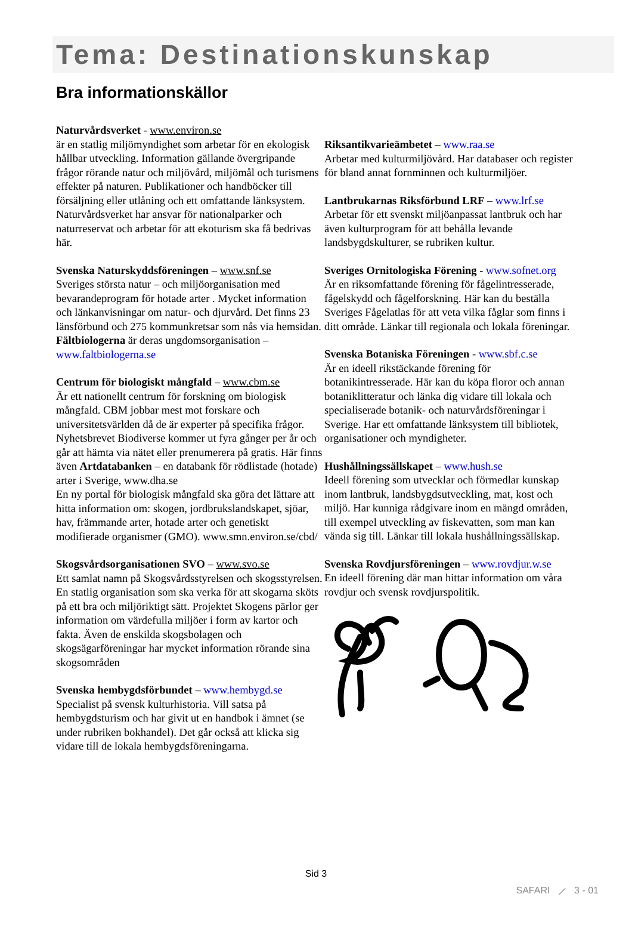Tema: Destinationskunskap
Bra informationskällor
Naturvårdsverket - www.environ.se
är en statlig miljömyndighet som arbetar för en ekologisk hållbar utveckling. Information gällande övergripande frågor rörande natur och miljövård, miljömål och turismens effekter på naturen. Publikationer och handböcker till försäljning eller utlåning och ett omfattande länksystem. Naturvårdsverket har ansvar för nationalparker och naturreservat och arbetar för att ekoturism ska få bedrivas här.
Svenska Naturskyddsföreningen – www.snf.se
Sveriges största natur – och miljöorganisation med bevarandeprogram för hotade arter . Mycket information och länkanvisningar om natur- och djurvård. Det finns 23 länsförbund och 275 kommunkretsar som nås via hemsidan. Fältbiologerna är deras ungdomsorganisation – www.faltbiologerna.se
Centrum för biologiskt mångfald – www.cbm.se
Är ett nationellt centrum för forskning om biologisk mångfald. CBM jobbar mest mot forskare och universitetsvärlden då de är experter på specifika frågor. Nyhetsbrevet Biodiverse kommer ut fyra gånger per år och går att hämta via nätet eller prenumerera på gratis. Här finns även Artdatabanken – en databank för rödlistade (hotade) arter i Sverige, www.dha.se
En ny portal för biologisk mångfald ska göra det lättare att hitta information om: skogen, jordbrukslandskapet, sjöar, hav, främmande arter, hotade arter och genetiskt modifierade organismer (GMO). www.smn.environ.se/cbd/
Skogsvårdsorganisationen SVO – www.svo.se
Ett samlat namn på Skogsvårdsstyrelsen och skogsstyrelsen. En statlig organisation som ska verka för att skogarna sköts på ett bra och miljöriktigt sätt. Projektet Skogens pärlor ger information om värdefulla miljöer i form av kartor och fakta. Även de enskilda skogsbolagen och skogsägarföreningar har mycket information rörande sina skogsområden
Svenska hembygdsförbundet – www.hembygd.se
Specialist på svensk kulturhistoria. Vill satsa på hembygdsturism och har givit ut en handbok i ämnet (se under rubriken bokhandel). Det går också att klicka sig vidare till de lokala hembygdsföreningarna.
Riksantikvarieämbetet – www.raa.se
Arbetar med kulturmiljövård. Har databaser och register för bland annat fornminnen och kulturmiljöer.
Lantbrukarnas Riksförbund LRF – www.lrf.se
Arbetar för ett svenskt miljöanpassat lantbruk och har även kulturprogram för att behålla levande landsbygdskulturer, se rubriken kultur.
Sveriges Ornitologiska Förening - www.sofnet.org
Är en riksomfattande förening för fågelintresserade, fågelskydd och fågelforskning. Här kan du beställa Sveriges Fågelatlas för att veta vilka fåglar som finns i ditt område. Länkar till regionala och lokala föreningar.
Svenska Botaniska Föreningen - www.sbf.c.se
Är en ideell rikstäckande förening för botanikintresserade. Här kan du köpa floror och annan botaniklitteratur och länka dig vidare till lokala och specialiserade botanik- och naturvårdsföreningar i Sverige. Har ett omfattande länksystem till bibliotek, organisationer och myndigheter.
Hushållningssällskapet – www.hush.se
Ideell förening som utvecklar och förmedlar kunskap inom lantbruk, landsbygdsutveckling, mat, kost och miljö. Har kunniga rådgivare inom en mängd områden, till exempel utveckling av fiskevatten, som man kan vända sig till. Länkar till lokala hushållningssällskap.
Svenska Rovdjursföreningen – www.rovdjur.w.se
En ideell förening där man hittar information om våra rovdjur och svensk rovdjurspolitik.
Sid 3
SAFARI ⟋ 3 - 01